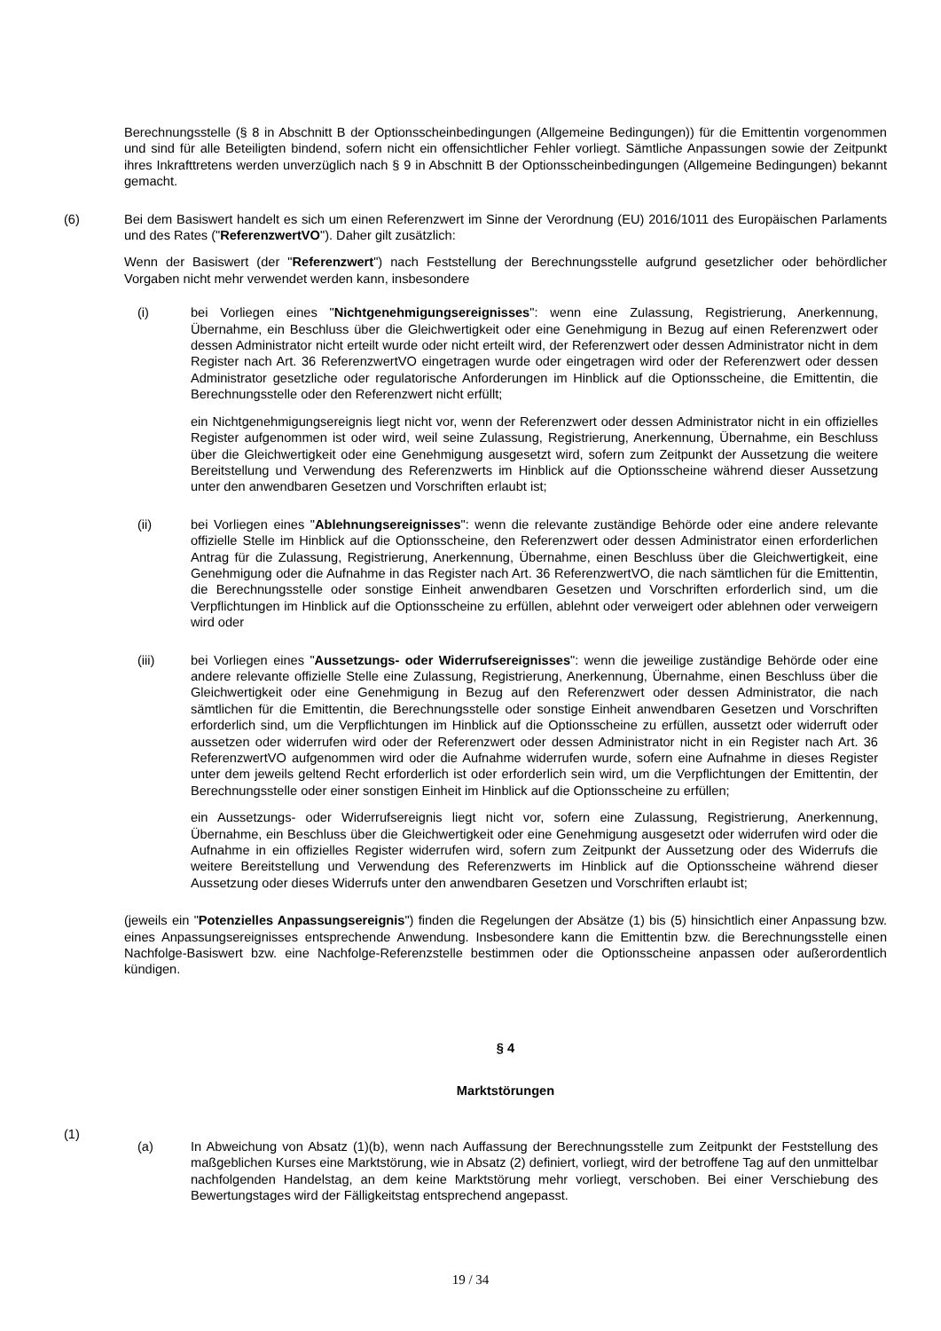Berechnungsstelle (§ 8 in Abschnitt B der Optionsscheinbedingungen (Allgemeine Bedingungen)) für die Emittentin vorgenommen und sind für alle Beteiligten bindend, sofern nicht ein offensichtlicher Fehler vorliegt. Sämtliche Anpassungen sowie der Zeitpunkt ihres Inkrafttretens werden unverzüglich nach § 9 in Abschnitt B der Optionsscheinbedingungen (Allgemeine Bedingungen) bekannt gemacht.
(6) Bei dem Basiswert handelt es sich um einen Referenzwert im Sinne der Verordnung (EU) 2016/1011 des Europäischen Parlaments und des Rates ("ReferenzwertVO"). Daher gilt zusätzlich:
Wenn der Basiswert (der "Referenzwert") nach Feststellung der Berechnungsstelle aufgrund gesetzlicher oder behördlicher Vorgaben nicht mehr verwendet werden kann, insbesondere
(i) bei Vorliegen eines "Nichtgenehmigungsereignisses": wenn eine Zulassung, Registrierung, Anerkennung, Übernahme, ein Beschluss über die Gleichwertigkeit oder eine Genehmigung in Bezug auf einen Referenzwert oder dessen Administrator nicht erteilt wurde oder nicht erteilt wird, der Referenzwert oder dessen Administrator nicht in dem Register nach Art. 36 ReferenzwertVO eingetragen wurde oder eingetragen wird oder der Referenzwert oder dessen Administrator gesetzliche oder regulatorische Anforderungen im Hinblick auf die Optionsscheine, die Emittentin, die Berechnungsstelle oder den Referenzwert nicht erfüllt;
ein Nichtgenehmigungsereignis liegt nicht vor, wenn der Referenzwert oder dessen Administrator nicht in ein offizielles Register aufgenommen ist oder wird, weil seine Zulassung, Registrierung, Anerkennung, Übernahme, ein Beschluss über die Gleichwertigkeit oder eine Genehmigung ausgesetzt wird, sofern zum Zeitpunkt der Aussetzung die weitere Bereitstellung und Verwendung des Referenzwerts im Hinblick auf die Optionsscheine während dieser Aussetzung unter den anwendbaren Gesetzen und Vorschriften erlaubt ist;
(ii) bei Vorliegen eines "Ablehnungsereignisses": wenn die relevante zuständige Behörde oder eine andere relevante offizielle Stelle im Hinblick auf die Optionsscheine, den Referenzwert oder dessen Administrator einen erforderlichen Antrag für die Zulassung, Registrierung, Anerkennung, Übernahme, einen Beschluss über die Gleichwertigkeit, eine Genehmigung oder die Aufnahme in das Register nach Art. 36 ReferenzwertVO, die nach sämtlichen für die Emittentin, die Berechnungsstelle oder sonstige Einheit anwendbaren Gesetzen und Vorschriften erforderlich sind, um die Verpflichtungen im Hinblick auf die Optionsscheine zu erfüllen, ablehnt oder verweigert oder ablehnen oder verweigern wird oder
(iii) bei Vorliegen eines "Aussetzungs- oder Widerrufsereignisses": wenn die jeweilige zuständige Behörde oder eine andere relevante offizielle Stelle eine Zulassung, Registrierung, Anerkennung, Übernahme, einen Beschluss über die Gleichwertigkeit oder eine Genehmigung in Bezug auf den Referenzwert oder dessen Administrator, die nach sämtlichen für die Emittentin, die Berechnungsstelle oder sonstige Einheit anwendbaren Gesetzen und Vorschriften erforderlich sind, um die Verpflichtungen im Hinblick auf die Optionsscheine zu erfüllen, aussetzt oder widerruft oder aussetzen oder widerrufen wird oder der Referenzwert oder dessen Administrator nicht in ein Register nach Art. 36 ReferenzwertVO aufgenommen wird oder die Aufnahme widerrufen wurde, sofern eine Aufnahme in dieses Register unter dem jeweils geltend Recht erforderlich ist oder erforderlich sein wird, um die Verpflichtungen der Emittentin, der Berechnungsstelle oder einer sonstigen Einheit im Hinblick auf die Optionsscheine zu erfüllen;
ein Aussetzungs- oder Widerrufsereignis liegt nicht vor, sofern eine Zulassung, Registrierung, Anerkennung, Übernahme, ein Beschluss über die Gleichwertigkeit oder eine Genehmigung ausgesetzt oder widerrufen wird oder die Aufnahme in ein offizielles Register widerrufen wird, sofern zum Zeitpunkt der Aussetzung oder des Widerrufs die weitere Bereitstellung und Verwendung des Referenzwerts im Hinblick auf die Optionsscheine während dieser Aussetzung oder dieses Widerrufs unter den anwendbaren Gesetzen und Vorschriften erlaubt ist;
(jeweils ein "Potenzielles Anpassungsereignis") finden die Regelungen der Absätze (1) bis (5) hinsichtlich einer Anpassung bzw. eines Anpassungsereignisses entsprechende Anwendung. Insbesondere kann die Emittentin bzw. die Berechnungsstelle einen Nachfolge-Basiswert bzw. eine Nachfolge-Referenzstelle bestimmen oder die Optionsscheine anpassen oder außerordentlich kündigen.
§ 4
Marktstörungen
(1)
(a) In Abweichung von Absatz (1)(b), wenn nach Auffassung der Berechnungsstelle zum Zeitpunkt der Feststellung des maßgeblichen Kurses eine Marktstörung, wie in Absatz (2) definiert, vorliegt, wird der betroffene Tag auf den unmittelbar nachfolgenden Handelstag, an dem keine Marktstörung mehr vorliegt, verschoben. Bei einer Verschiebung des Bewertungstages wird der Fälligkeitstag entsprechend angepasst.
19 / 34